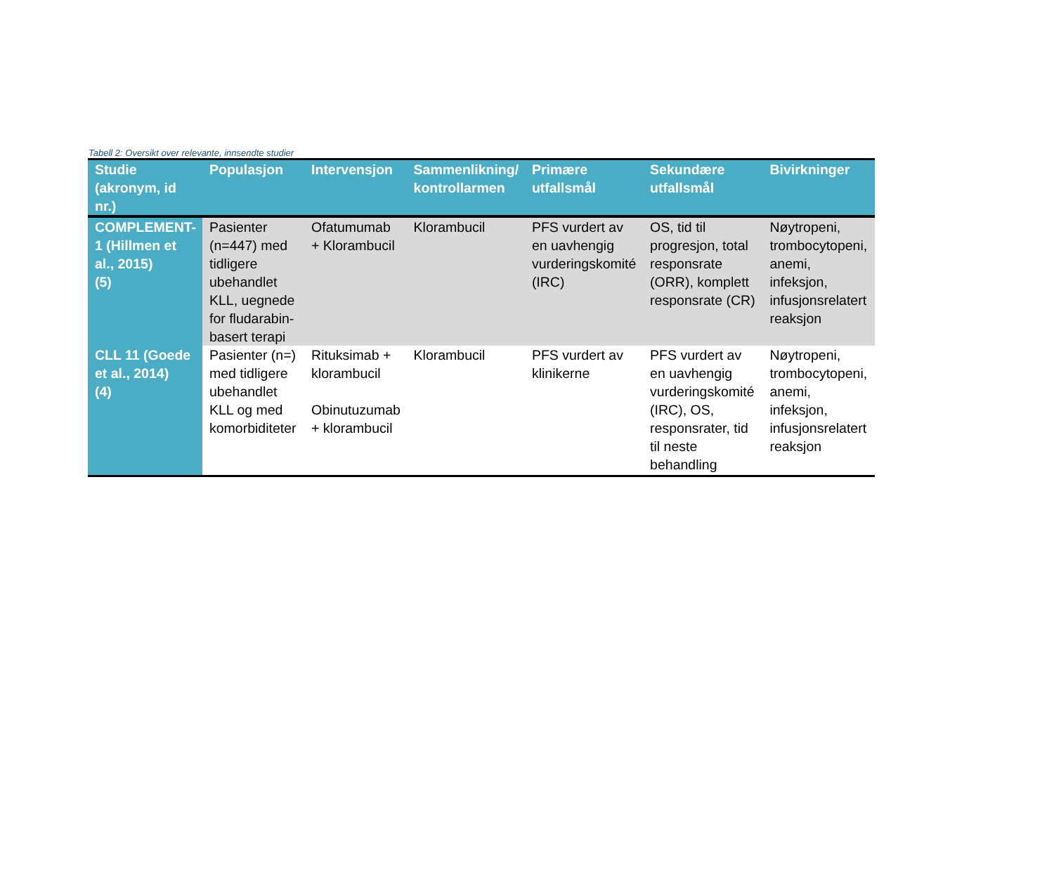Tabell 2: Oversikt over relevante, innsendte studier
| Studie (akronym, id nr.) | Populasjon | Intervensjon | Sammenlikning/ kontrollarmen | Primære utfallsmål | Sekundære utfallsmål | Bivirkninger |
| --- | --- | --- | --- | --- | --- | --- |
| COMPLEMENT-1 (Hillmen et al., 2015) (5) | Pasienter (n=447) med tidligere ubehandlet KLL, uegnede for fludarabin-basert terapi | Ofatumumab + Klorambucil | Klorambucil | PFS vurdert av en uavhengig vurderingskomité (IRC) | OS, tid til progresjon, total responsrate (ORR), komplett responsrate (CR) | Nøytropeni, trombocytopeni, anemi, infeksjon, infusjonsrelatert reaksjon |
| CLL 11 (Goede et al., 2014) (4) | Pasienter (n=) med tidligere ubehandlet KLL og med komorbiditeter | Rituksimab + klorambucil Obinutuzumab + klorambucil | Klorambucil | PFS vurdert av klinikerne | PFS vurdert av en uavhengig vurderingskomité (IRC), OS, responsrater, tid til neste behandling | Nøytropeni, trombocytopeni, anemi, infeksjon, infusjonsrelatert reaksjon |